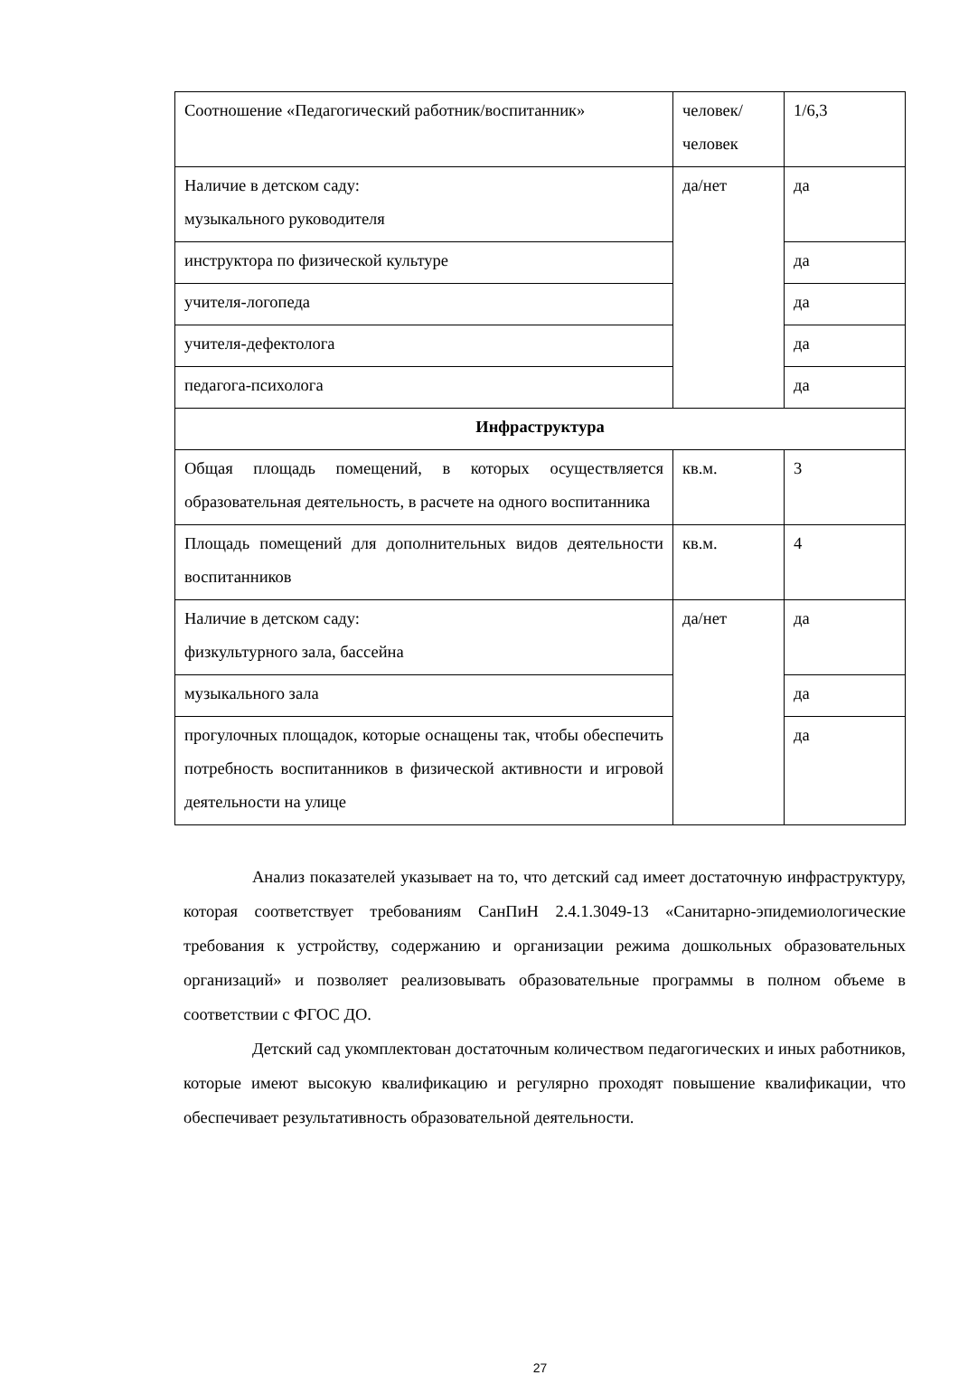| Соотношение «Педагогический работник/воспитанник» | человек/ человек | 1/6,3 |
| Наличие в детском саду: музыкального руководителя | да/нет | да |
| инструктора по физической культуре | | да |
| учителя-логопеда | | да |
| учителя-дефектолога | | да |
| педагога-психолога | | да |
| Инфраструктура | | |
| Общая площадь помещений, в которых осуществляется образовательная деятельность, в расчете на одного воспитанника | кв.м. | 3 |
| Площадь помещений для дополнительных видов деятельности воспитанников | кв.м. | 4 |
| Наличие в детском саду: физкультурного зала, бассейна | да/нет | да |
| музыкального зала | | да |
| прогулочных площадок, которые оснащены так, чтобы обеспечить потребность воспитанников в физической активности и игровой деятельности на улице | | да |
Анализ показателей указывает на то, что детский сад имеет достаточную инфраструктуру, которая соответствует требованиям СанПиН 2.4.1.3049-13 «Санитарно-эпидемиологические требования к устройству, содержанию и организации режима дошкольных образовательных организаций» и позволяет реализовывать образовательные программы в полном объеме в соответствии с ФГОС ДО.
Детский сад укомплектован достаточным количеством педагогических и иных работников, которые имеют высокую квалификацию и регулярно проходят повышение квалификации, что обеспечивает результативность образовательной деятельности.
27